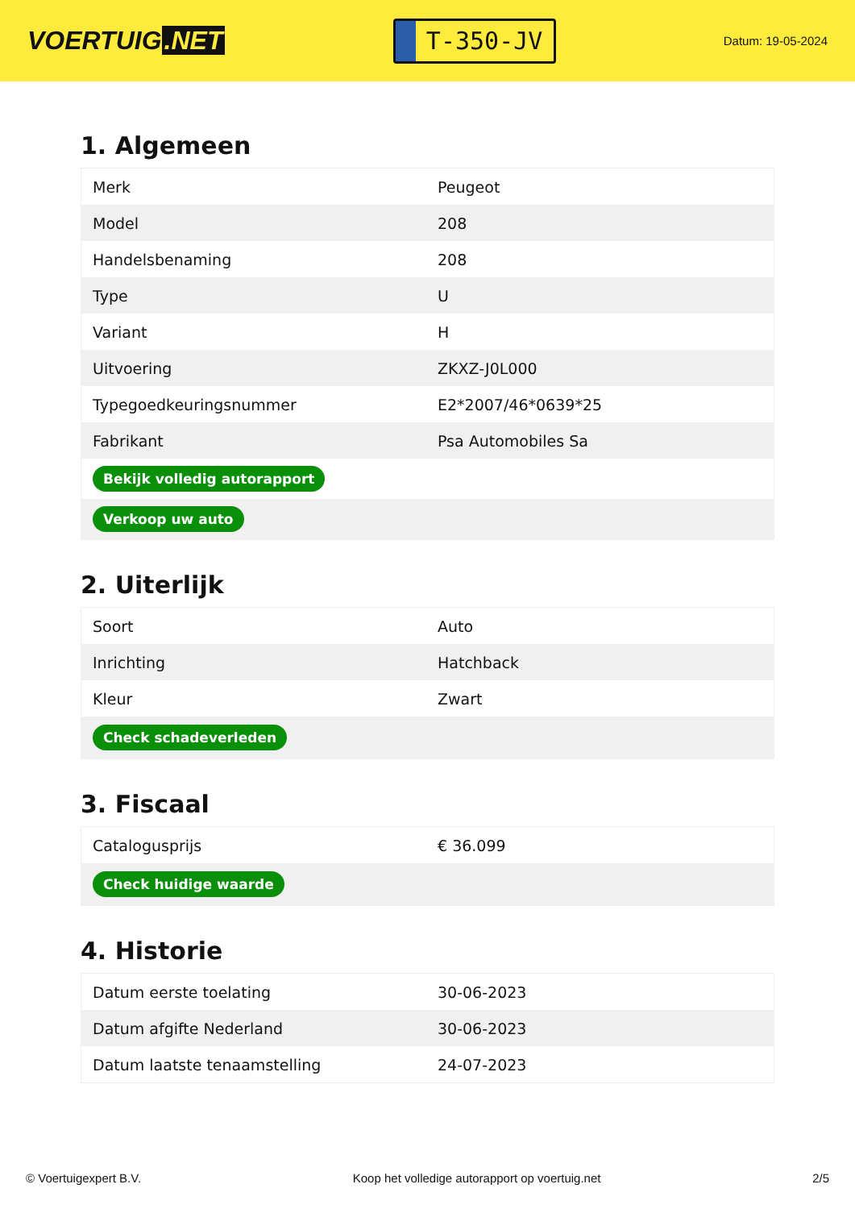VOERTUIG.NET
T-350-JV
Datum: 19-05-2024
1. Algemeen
| Merk | Peugeot |
| Model | 208 |
| Handelsbenaming | 208 |
| Type | U |
| Variant | H |
| Uitvoering | ZKXZ-J0L000 |
| Typegoedkeuringsnummer | E2*2007/46*0639*25 |
| Fabrikant | Psa Automobiles Sa |
| Bekijk volledig autorapport | |
| Verkoop uw auto | |
2. Uiterlijk
| Soort | Auto |
| Inrichting | Hatchback |
| Kleur | Zwart |
| Check schadeverleden | |
3. Fiscaal
| Catalogusprijs | € 36.099 |
| Check huidige waarde | |
4. Historie
| Datum eerste toelating | 30-06-2023 |
| Datum afgifte Nederland | 30-06-2023 |
| Datum laatste tenaamstelling | 24-07-2023 |
© Voertuigexpert B.V. Koop het volledige autorapport op voertuig.net 2/5